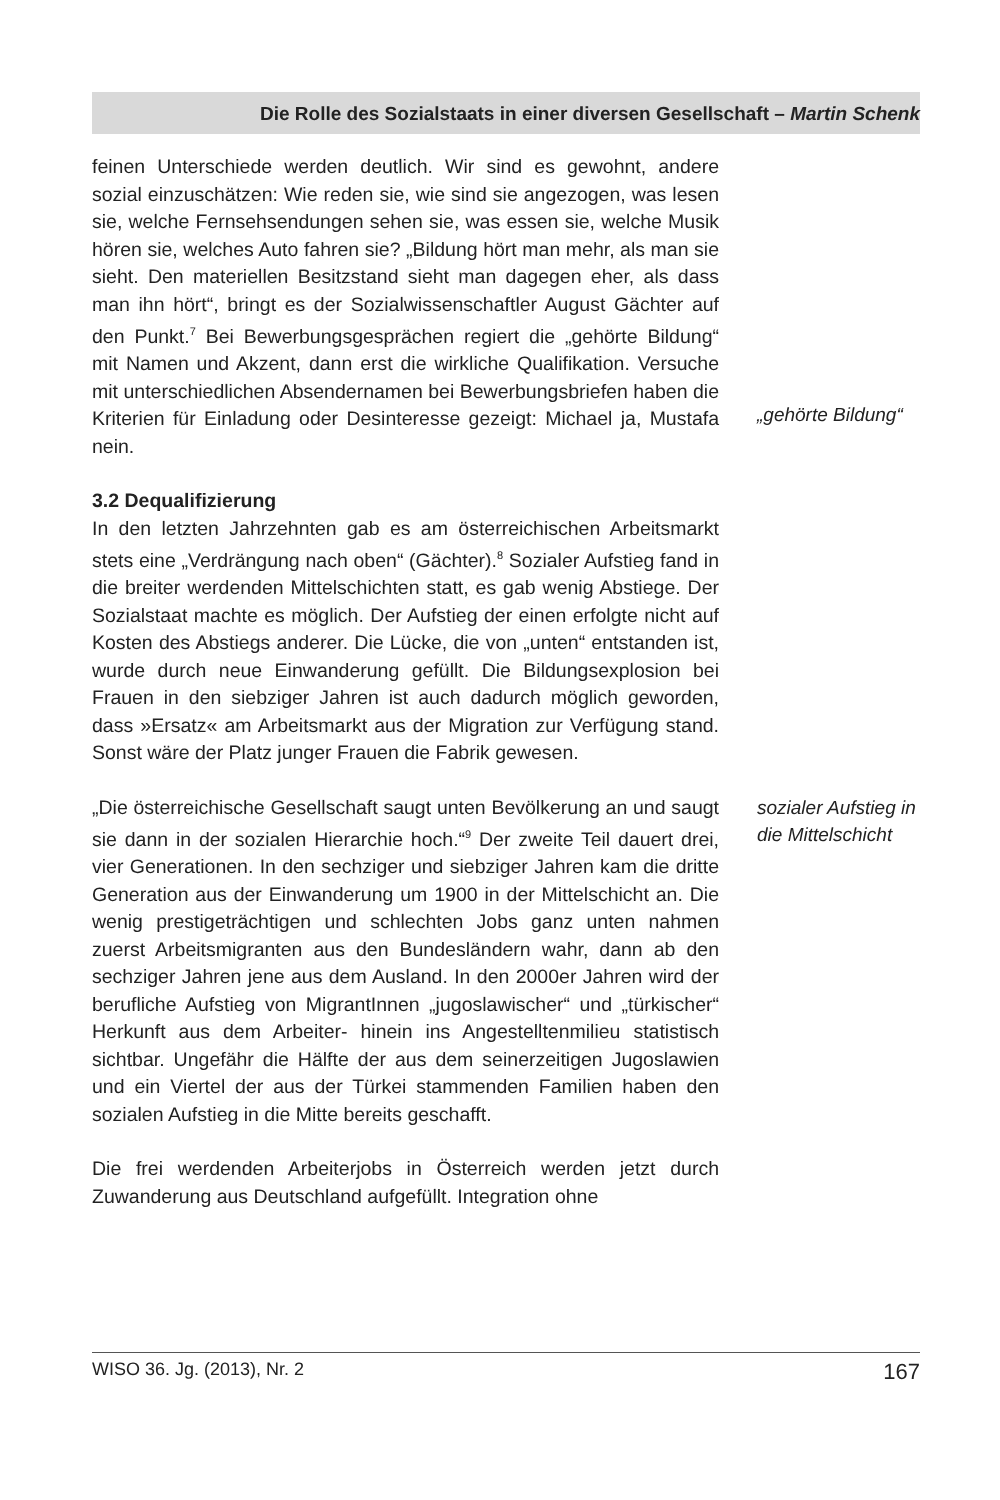Die Rolle des Sozialstaats in einer diversen Gesellschaft – Martin Schenk
feinen Unterschiede werden deutlich. Wir sind es gewohnt, andere sozial einzuschätzen: Wie reden sie, wie sind sie angezogen, was lesen sie, welche Fernsehsendungen sehen sie, was essen sie, welche Musik hören sie, welches Auto fahren sie? „Bildung hört man mehr, als man sie sieht. Den materiellen Besitzstand sieht man dagegen eher, als dass man ihn hört“, bringt es der Sozialwissenschaftler August Gächter auf den Punkt.<sup>7</sup> Bei Bewerbungsgesprächen regiert die „gehörte Bildung“ mit Namen und Akzent, dann erst die wirkliche Qualifikation. Versuche mit unterschiedlichen Absendernamen bei Bewerbungsbriefen haben die Kriterien für Einladung oder Desinteresse gezeigt: Michael ja, Mustafa nein.
„gehörte Bildung“
3.2 Dequalifizierung
In den letzten Jahrzehnten gab es am österreichischen Arbeitsmarkt stets eine „Verdrängung nach oben“ (Gächter).<sup>8</sup> Sozialer Aufstieg fand in die breiter werdenden Mittelschichten statt, es gab wenig Abstiege. Der Sozialstaat machte es möglich. Der Aufstieg der einen erfolgte nicht auf Kosten des Abstiegs anderer. Die Lücke, die von „unten“ entstanden ist, wurde durch neue Einwanderung gefüllt. Die Bildungsexplosion bei Frauen in den siebziger Jahren ist auch dadurch möglich geworden, dass »Ersatz« am Arbeitsmarkt aus der Migration zur Verfügung stand. Sonst wäre der Platz junger Frauen die Fabrik gewesen.
„Die österreichische Gesellschaft saugt unten Bevölkerung an und saugt sie dann in der sozialen Hierarchie hoch.“<sup>9</sup> Der zweite Teil dauert drei, vier Generationen. In den sechziger und siebziger Jahren kam die dritte Generation aus der Einwanderung um 1900 in der Mittelschicht an. Die wenig prestigeträchtigen und schlechten Jobs ganz unten nahmen zuerst Arbeitsmigranten aus den Bundesländern wahr, dann ab den sechziger Jahren jene aus dem Ausland. In den 2000er Jahren wird der berufliche Aufstieg von MigrantInnen „jugoslawischer“ und „türkischer“ Herkunft aus dem Arbeiter- hinein ins Angestelltenmilieu statistisch sichtbar. Ungefähr die Hälfte der aus dem seinerzeitigen Jugoslawien und ein Viertel der aus der Türkei stammenden Familien haben den sozialen Aufstieg in die Mitte bereits geschafft.
Die frei werdenden Arbeiterjobs in Österreich werden jetzt durch Zuwanderung aus Deutschland aufgefüllt. Integration ohne
sozialer Aufstieg in die Mittelschicht
WISO 36. Jg. (2013), Nr. 2 167